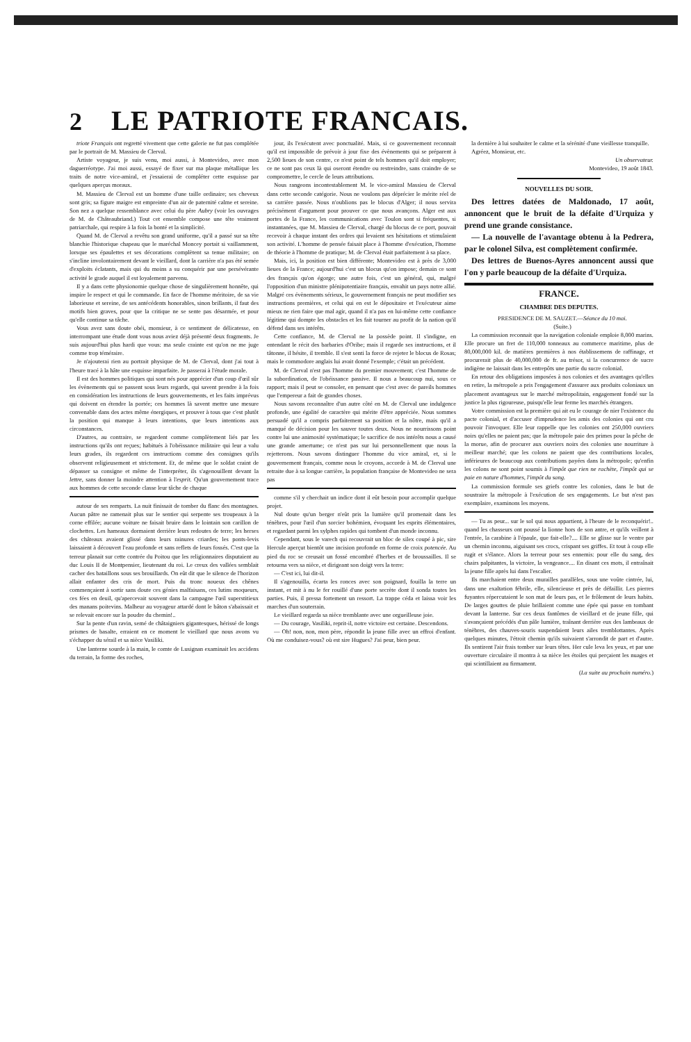2 LE PATRIOTE FRANCAIS.
triote Français ont regretté vivement que cette galerie ne fut pas complétée par le portrait de M. Massieu de Clerval.
Artiste voyageur, je suis venu, moi aussi, à Montevideo, avec mon daguerréotype. J'ai moi aussi, essayé de fixer sur ma plaque métallique les traits de notre vice-amiral, et j'essaierai de compléter cette esquisse par quelques aperçus moraux.
M. Massieu de Clerval est un homme d'une taille ordinaire; ses cheveux sont gris; sa figure maigre est empreinte d'un air de paternité calme et sereine. Son nez a quelque ressemblance avec celui du père Aubry (voir les ouvrages de M. de Châteaubriand.) Tout cet ensemble compose une tête vraiment patriarchale, qui respire à la fois la bonté et la simplicité.
Quand M. de Clerval a revêtu son grand uniforme, qu'il a passé sur sa tête blanchie l'historique chapeau que le maréchal Moncey portait si vaillamment, lorsque ses épaulettes et ses décorations complètent sa tenue militaire; on s'incline involontairement devant le vieillard, dont la carrière n'a pas été semée d'exploits éclatants, mais qui du moins a su conquérir par une persévérante activité le grade auquel il est loyalement parvenu.
Il y a dans cette physionomie quelque chose de singulièrement honnête, qui inspire le respect et qui le commande. En face de l'homme méritoire, de sa vie laborieuse et sereine, de ses antécédents honorables, sinon brillants, il faut des motifs bien graves, pour que la critique ne se sente pas désarmée, et pour qu'elle continue sa tâche.
Vous avez sans doute obéi, monsieur, à ce sentiment de délicatesse, en interrompant une étude dont vous nous aviez déjà présenté deux fragments. Je suis aujourd'hui plus hardi que vous: ma seule crainte est qu'on ne me juge comme trop téméraire.
Je n'ajouterai rien au portrait physique de M. de Clerval, dont j'ai tout à l'heure tracé à la hâte une esquisse imparfaite. Je passerai à l'étude morale.
Il est des hommes politiques qui sont nés pour apprécier d'un coup d'œil sûr les évènements qui se passent sous leurs regards, qui savent prendre à la fois en considération les instructions de leurs gouvernements, et les faits imprévus qui doivent en étendre la portée; ces hommes là savent mettre une mesure convenable dans des actes même énergiques, et prouver à tous que c'est plutôt la position qui manque à leurs intentions, que leurs intentions aux circonstances.
D'autres, au contraire, se regardent comme complètement liés par les instructions qu'ils ont reçues; habitués à l'obéissance militaire qui leur a valu leurs grades, ils regardent ces instructions comme des consignes qu'ils observent religieusement et strictement. Et, de même que le soldat craint de dépasser sa consigne et même de l'interpréter, ils s'agenouillent devant la lettre, sans donner la moindre attention à l'esprit. Qu'un gouvernement trace aux hommes de cette seconde classe leur tâche de chaque
autour de ses remparts. La nuit finissait de tomber du flanc des montagnes. Aucun pâtre ne ramenait plus sur le sentier qui serpente ses troupeaux à la corne effilée; aucune voiture ne faisait bruire dans le lointain son carillon de clochettes. Les hameaux dormaient derrière leurs redoutes de terre; les herses des châteaux avaient glissé dans leurs rainures criardes; les ponts-levis laissaient à découvert l'eau profonde et sans reflets de leurs fossés. C'est que la terreur planait sur cette contrée du Poitou que les religionnaires disputaient au duc Louis II de Montpensier, lieutenant du roi. Le creux des vallées semblait cacher des bataillons sous ses brouillards. On eût dit que le silence de l'horizon allait enfanter des cris de mort. Puis du tronc noueux des chênes commençaient à sortir sans doute ces génies malfaisans, ces lutins moqueurs, ces fées en deuil, qu'apercevait souvent dans la campagne l'œil superstitieux des manans poitevins. Malheur au voyageur attardé dont le bâton s'abaissait et se relevait encore sur la poudre du chemin!..
Sur la pente d'un ravin, semé de châtaigniers gigantesques, hérissé de longs prismes de basalte, erraient en ce moment le vieillard que nous avons vu s'échapper du sérail et sa nièce Vasiliki.
Une lanterne sourde à la main, le comte de Lusignan examinait les accidens du terrain, la forme des roches,
jour, ils l'exécutent avec ponctualité. Mais, si ce gouvernement reconnait qu'il est impossible de prévoir à jour fixe des évènements qui se préparent à 2,500 lieues de son centre, ce n'est point de tels hommes qu'il doit employer; ce ne sont pas ceux là qui oseront étendre ou restreindre, sans craindre de se compromettre, le cercle de leurs attributions.
Nous rangeons incontestablement M. le vice-amiral Massieu de Clerval dans cette seconde catégorie. Nous ne voulons pas déprécier le mérite réel de sa carrière passée. Nous n'oublions pas le blocus d'Alger; il nous servira précisément d'argument pour prouver ce que nous avançons. Alger est aux portes de la France, les communications avec Toulon sont si fréquentes, si instantanées, que M. Massieu de Clerval, chargé du blocus de ce port, pouvait recevoir à chaque instant des ordres qui levaient ses hésitations et stimulaient son activité. L'homme de pensée faisait place à l'homme d'exécution, l'homme de théorie à l'homme de pratique; M. de Clerval était parfaitement à sa place.
Mais, ici, la position est bien différente; Montevideo est à près de 3,000 lieues de la France; aujourd'hui c'est un blocus qu'on impose; demain ce sont des français qu'on égorge; une autre fois, c'est un général, qui, malgré l'opposition d'un ministre plénipotentiaire français, envahit un pays notre allié. Malgré ces évènements sérieux, le gouvernement français ne peut modifier ses instructions premières, et celui qui en est le dépositaire et l'exécuteur aime mieux ne rien faire que mal agir, quand il n'a pas en lui-même cette confiance légitime qui dompte les obstacles et les fait tourner au profit de la nation qu'il défend dans ses intérêts.
Cette confiance, M. de Clerval ne la possède point. Il s'indigne, en entendant le récit des barbaries d'Oribe; mais il regarde ses instructions, et il tâtonne, il hésite, il tremble. Il s'est senti la force de rejeter le blocus de Rosas; mais le commodore anglais lui avait donné l'exemple; c'était un précédent.
M. de Clerval n'est pas l'homme du premier mouvement; c'est l'homme de la subordination, de l'obéissance passive. Il nous a beaucoup nui, sous ce rapport; mais il peut se consoler, en pensant que c'est avec de pareils hommes que l'empereur a fait de grandes choses.
Nous savons reconnaître d'un autre côté en M. de Clerval une indulgence profonde, une égalité de caractère qui mérite d'être appréciée. Nous sommes persuadé qu'il a compris parfaitement sa position et la nôtre, mais qu'il a manqué de décision pour les sauver toutes deux. Nous ne nourrissons point contre lui une animosité systématique; le sacrifice de nos intérêts nous a causé une grande amertume; ce n'est pas sur lui personnellement que nous la rejetterons. Nous savons distinguer l'homme du vice amiral, et, si le gouvernement français, comme nous le croyons, accorde à M. de Clerval une retraite due à sa longue carrière, la population française de Montevideo ne sera pas
comme s'il y cherchait un indice dont il eût besoin pour accomplir quelque projet.
Nul doute qu'un berger n'eût pris la lumière qu'il promenait dans les ténèbres, pour l'œil d'un sorcier bohémien, évoquant les esprits élémentaires, et regardant parmi les sylphes rapides qui tombent d'un monde inconnu.
Cependant, sous le varech qui recouvrait un bloc de silex coupé à pic, sire Hercule aperçut bientôt une incision profonde en forme de croix potencée. Au pied du roc se creusait un fossé encombré d'herbes et de broussailles. Il se retourna vers sa nièce, et dirigeant son doigt vers la terre:
— C'est ici, lui dit-il.
Il s'agenouilla, écarta les ronces avec son poignard, fouilla la terre un instant, et mit à nu le fer rouillé d'une porte secrète dont il sonda toutes les parties. Puis, il pressa fortement un ressort. La trappe céda et laissa voir les marches d'un souterrain.
Le vieillard regarda sa nièce tremblante avec une orgueilleuse joie.
— Du courage, Vasiliki, reprit-il, notre victoire est certaine. Descendons.
— Oh! non, non, mon père, répondit la jeune fille avec un effroi d'enfant. Où me conduisez-vous? où est sire Hugues? J'ai peur, bien peur.
la dernière à lui souhaiter le calme et la sérénité d'une vieillesse tranquille.
Agréez, Monsieur, etc.
Un observateur.
Montevideo, 19 août 1843.
NOUVELLES DU SOIR.
Des lettres datées de Maldonado, 17 août, annoncent que le bruit de la défaite d'Urquiza y prend une grande consistance.
— La nouvelle de l'avantage obtenu à la Pedrera, par le colonel Silva, est complètement confirmée.
Des lettres de Buenos-Ayres annoncent aussi que l'on y parle beaucoup de la défaite d'Urquiza.
FRANCE.
CHAMBRE DES DEPUTES.
PRESIDENCE DE M. SAUZET.—Séance du 10 mai.
(Suite.)
La commission reconnait que la navigation coloniale emploie 8,000 marins. Elle procure un fret de 110,000 tonneaux au commerce maritime, plus de 80,000,000 kil. de matières premières à nos établissemens de raffinage, et procurerait plus de 40,000,000 de fr. au trésor, si la concurrence de sucre indigène ne laissait dans les entrepôts une partie du sucre colonial.
En retour des obligations imposées à nos colonies et des avantages qu'elles en retire, la métropole a pris l'engagement d'assurer aux produits coloniaux un placement avantageux sur le marché métropolitain, engagement fondé sur la justice la plus rigoureuse, puisqu'elle leur ferme les marchés étrangers.
Votre commission est la première qui ait eu le courage de nier l'existence du pacte colonial, et d'accuser d'imprudence les amis des colonies qui ont cru pouvoir l'invoquer. Elle leur rappelle que les colonies ont 250,000 ouvriers noirs qu'elles ne paient pas; que la métropole paie des primes pour la pêche de la morue, afin de procurer aux ouvriers noirs des colonies une nourriture à meilleur marché; que les colons ne paient que des contributions locales, inférieures de beaucoup aux contributions payées dans la métropole; qu'enfin les colons ne sont point soumis à l'impôt que rien ne rachète, l'impôt qui se paie en nature d'hommes, l'impôt du sang.
La commission formule ses griefs contre les colonies, dans le but de soustraire la métropole à l'exécution de ses engagements. Le but n'est pas exemplaire, examinons les moyens.
— Tu as peur... sur le sol qui nous appartient, à l'heure de le reconquérir!.. quand les chasseurs ont poussé la lionne hors de son antre, et qu'ils veillent à l'entrée, la carabine à l'épaule, que fait-elle?.... Elle se glisse sur le ventre par un chemin inconnu, aiguisant ses crocs, crispant ses griffes. Et tout à coup elle rugit et s'élance. Alors la terreur pour ses ennemis: pour elle du sang, des chairs palpitantes, la victoire, la vengeance.... En disant ces mots, il entraînait la jeune fille après lui dans l'escalier.
Ils marchaient entre deux murailles parallèles, sous une voûte cintrée, lui, dans une exaltation fébrile, elle, silencieuse et près de défaillir. Les pierres fuyantes répercutaient le son mat de leurs pas, et le frôlement de leurs habits. De larges gouttes de pluie brillaient comme une épée qui passe en tombant devant la lanterne. Sur ces deux fantômes de vieillard et de jeune fille, qui s'avançaient précédés d'un pâle lumière, traînant derrière eux des lambeaux de ténèbres, des chauves-souris suspendaient leurs ailes tremblottantes. Après quelques minutes, l'étroit chemin qu'ils suivaient s'arrondit de part et d'autre. Ils sentirent l'air frais tomber sur leurs têtes. Her cule leva les yeux, et par une ouverture circulaire il montra à sa nièce les étoiles qui perçaient les nuages et qui scintillaient au firmament.
(La suite au prochain numéro.)